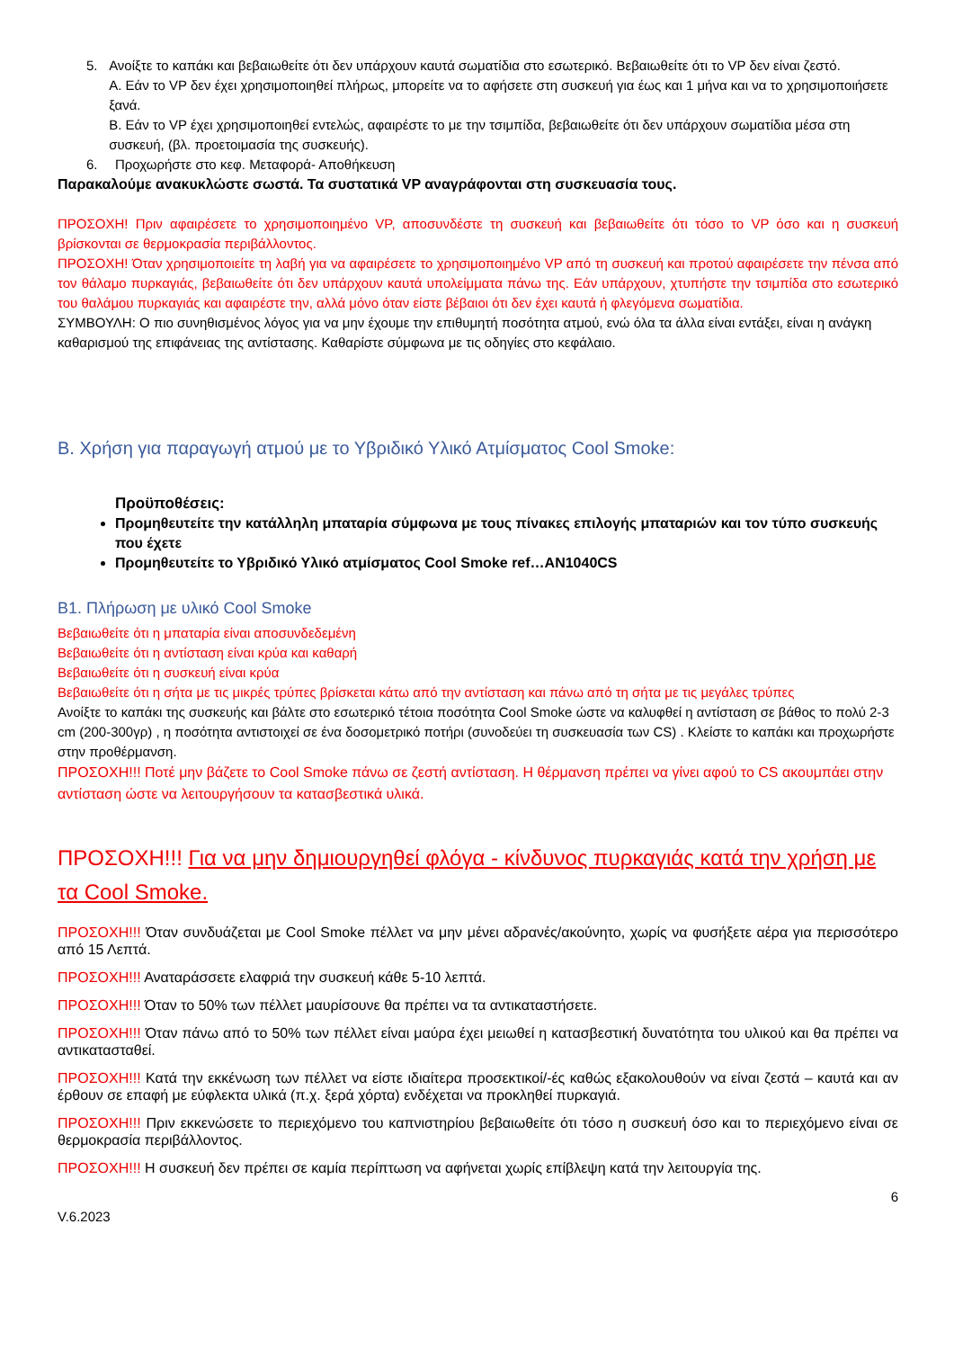5. Ανοίξτε το καπάκι και βεβαιωθείτε ότι δεν υπάρχουν καυτά σωματίδια στο εσωτερικό. Βεβαιωθείτε ότι το VP δεν είναι ζεστό.
A. Εάν το VP δεν έχει χρησιμοποιηθεί πλήρως, μπορείτε να το αφήσετε στη συσκευή για έως και 1 μήνα και να το χρησιμοποιήσετε ξανά.
B. Εάν το VP έχει χρησιμοποιηθεί εντελώς, αφαιρέστε το με την τσιμπίδα, βεβαιωθείτε ότι δεν υπάρχουν σωματίδια μέσα στη συσκευή, (βλ. προετοιμασία της συσκευής).
6. Προχωρήστε στο κεφ. Μεταφορά- Αποθήκευση
Παρακαλούμε ανακυκλώστε σωστά. Τα συστατικά VP αναγράφονται στη συσκευασία τους.
ΠΡΟΣΟΧΗ! Πριν αφαιρέσετε το χρησιμοποιημένο VP, αποσυνδέστε τη συσκευή και βεβαιωθείτε ότι τόσο το VP όσο και η συσκευή βρίσκονται σε θερμοκρασία περιβάλλοντος.
ΠΡΟΣΟΧΗ! Όταν χρησιμοποιείτε τη λαβή για να αφαιρέσετε το χρησιμοποιημένο VP από τη συσκευή και προτού αφαιρέσετε την πένσα από τον θάλαμο πυρκαγιάς, βεβαιωθείτε ότι δεν υπάρχουν καυτά υπολείμματα πάνω της. Εάν υπάρχουν, χτυπήστε την τσιμπίδα στο εσωτερικό του θαλάμου πυρκαγιάς και αφαιρέστε την, αλλά μόνο όταν είστε βέβαιοι ότι δεν έχει καυτά ή φλεγόμενα σωματίδια.
ΣΥΜΒΟΥΛΗ: Ο πιο συνηθισμένος λόγος για να μην έχουμε την επιθυμητή ποσότητα ατμού, ενώ όλα τα άλλα είναι εντάξει, είναι η ανάγκη καθαρισμού της επιφάνειας της αντίστασης. Καθαρίστε σύμφωνα με τις οδηγίες στο κεφάλαιο.
B. Χρήση για παραγωγή ατμού με το Υβριδικό Υλικό Ατμίσματος Cool Smoke:
Προϋποθέσεις:
Προμηθευτείτε την κατάλληλη μπαταρία σύμφωνα με τους πίνακες επιλογής μπαταριών και τον τύπο συσκευής που έχετε
Προμηθευτείτε το Υβριδικό Υλικό ατμίσματος Cool Smoke ref…AN1040CS
B1. Πλήρωση με υλικό Cool Smoke
Βεβαιωθείτε ότι η μπαταρία είναι αποσυνδεδεμένη
Βεβαιωθείτε ότι η αντίσταση είναι κρύα και καθαρή
Βεβαιωθείτε ότι η συσκευή είναι κρύα
Βεβαιωθείτε ότι η σήτα με τις μικρές τρύπες βρίσκεται κάτω από την αντίσταση και πάνω από τη σήτα με τις μεγάλες τρύπες
Ανοίξτε το καπάκι της συσκευής και βάλτε στο εσωτερικό τέτοια ποσότητα Cool Smoke ώστε να καλυφθεί η αντίσταση σε βάθος το πολύ 2-3 cm (200-300γρ) , η ποσότητα αντιστοιχεί σε ένα δοσομετρικό ποτήρι (συνοδεύει τη συσκευασία των CS) . Κλείστε το καπάκι και προχωρήστε στην προθέρμανση.
ΠΡΟΣΟΧΗ!!! Ποτέ μην βάζετε το Cool Smoke πάνω σε ζεστή αντίσταση. Η θέρμανση πρέπει να γίνει αφού το CS ακουμπάει στην αντίσταση ώστε να λειτουργήσουν τα κατασβεστικά υλικά.
ΠΡΟΣΟΧΗ!!! Για να μην δημιουργηθεί φλόγα - κίνδυνος πυρκαγιάς κατά την χρήση με τα Cool Smoke.
ΠΡΟΣΟΧΗ!!! Όταν συνδυάζεται με Cool Smoke πέλλετ να μην μένει αδρανές/ακούνητο, χωρίς να φυσήξετε αέρα για περισσότερο από 15 Λεπτά.
ΠΡΟΣΟΧΗ!!! Αναταράσσετε ελαφριά την συσκευή κάθε 5-10 λεπτά.
ΠΡΟΣΟΧΗ!!! Όταν το 50% των πέλλετ μαυρίσουνε θα πρέπει να τα αντικαταστήσετε.
ΠΡΟΣΟΧΗ!!! Όταν πάνω από το 50% των πέλλετ είναι μαύρα έχει μειωθεί η κατασβεστική δυνατότητα του υλικού και θα πρέπει να αντικατασταθεί.
ΠΡΟΣΟΧΗ!!! Κατά την εκκένωση των πέλλετ να είστε ιδιαίτερα προσεκτικοί/-ές καθώς εξακολουθούν να είναι ζεστά – καυτά και αν έρθουν σε επαφή με εύφλεκτα υλικά (π.χ. ξερά χόρτα) ενδέχεται να προκληθεί πυρκαγιά.
ΠΡΟΣΟΧΗ!!! Πριν εκκενώσετε το περιεχόμενο του καπνιστηρίου βεβαιωθείτε ότι τόσο η συσκευή όσο και το περιεχόμενο είναι σε θερμοκρασία περιβάλλοντος.
ΠΡΟΣΟΧΗ!!! Η συσκευή δεν πρέπει σε καμία περίπτωση να αφήνεται χωρίς επίβλεψη κατά την λειτουργία της.
6
V.6.2023